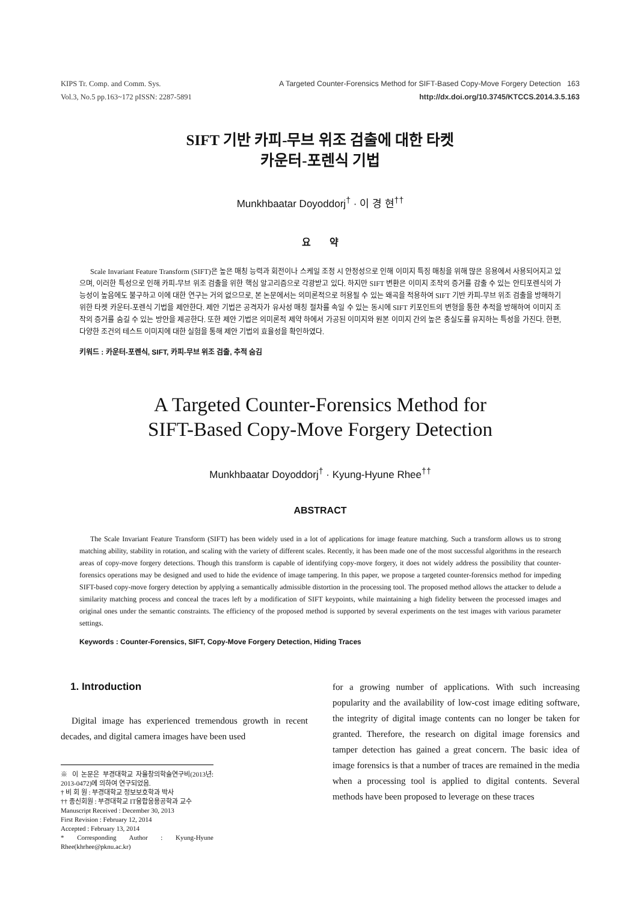KIPS Tr. Comp. and Comm. Sys.
Vol.3, No.5 pp.163~172 pISSN: 2287-5891
A Targeted Counter-Forensics Method for SIFT-Based Copy-Move Forgery Detection 163
http://dx.doi.org/10.3745/KTCCS.2014.3.5.163
SIFT 기반 카피-무브 위조 검출에 대한 타켓
카운터-포렌식 기법
Munkhbaatar Doyoddorj<sup>†</sup> · 이 경 현<sup>††</sup>
요 약
Scale Invariant Feature Transform (SIFT)은 높은 매칭 능력과 회전이나 스케일 조정 시 안정성으로 인해 이미지 특징 매칭을 위해 많은 응용에서 사용되어지고 있으며, 이러한 특성으로 인해 카피-무브 위조 검출을 위한 핵심 알고리즘으로 각광받고 있다. 하지만 SIFT 변환은 이미지 조작의 증거를 감출 수 있는 안티포렌식의 가능성이 높음에도 불구하고 이에 대한 연구는 거의 없으므로, 본 논문에서는 의미론적으로 허용될 수 있는 왜곡을 적용하여 SIFT 기반 카피-무브 위조 검출을 방해하기 위한 타켓 카운터-포렌식 기법을 제안한다. 제안 기법은 공격자가 유사성 매칭 절차를 속일 수 있는 동시에 SIFT 키포인트의 변형을 통한 추적을 방해하여 이미지 조작의 증거를 숨길 수 있는 방안을 제공한다. 또한 제안 기법은 의미론적 제약 하에서 가공된 이미지와 원본 이미지 간의 높은 충실도를 유지하는 특성을 가진다. 한편, 다양한 조건의 테스트 이미지에 대한 실험을 통해 제안 기법의 효율성을 확인하였다.
키워드 : 카운터-포렌식, SIFT, 카피-무브 위조 검출, 추적 숨김
A Targeted Counter-Forensics Method for
SIFT-Based Copy-Move Forgery Detection
Munkhbaatar Doyoddorj<sup>†</sup> · Kyung-Hyune Rhee<sup>††</sup>
ABSTRACT
The Scale Invariant Feature Transform (SIFT) has been widely used in a lot of applications for image feature matching. Such a transform allows us to strong matching ability, stability in rotation, and scaling with the variety of different scales. Recently, it has been made one of the most successful algorithms in the research areas of copy-move forgery detections. Though this transform is capable of identifying copy-move forgery, it does not widely address the possibility that counter-forensics operations may be designed and used to hide the evidence of image tampering. In this paper, we propose a targeted counter-forensics method for impeding SIFT-based copy-move forgery detection by applying a semantically admissible distortion in the processing tool. The proposed method allows the attacker to delude a similarity matching process and conceal the traces left by a modification of SIFT keypoints, while maintaining a high fidelity between the processed images and original ones under the semantic constraints. The efficiency of the proposed method is supported by several experiments on the test images with various parameter settings.
Keywords : Counter-Forensics, SIFT, Copy-Move Forgery Detection, Hiding Traces
1. Introduction
Digital image has experienced tremendous growth in recent decades, and digital camera images have been used
※ 이 논문은 부경대학교 자율창의학술연구비(2013년: 2013-0472)에 의하여 연구되었음.
† 비 회 원 : 부경대학교 정보보호학과 박사
†† 종신회원 : 부경대학교 IT융합응용공학과 교수
Manuscript Received : December 30, 2013
First Revision : February 12, 2014
Accepted : February 13, 2014
* Corresponding Author : Kyung-Hyune Rhee(khrhee@pknu.ac.kr)
for a growing number of applications. With such increasing popularity and the availability of low-cost image editing software, the integrity of digital image contents can no longer be taken for granted. Therefore, the research on digital image forensics and tamper detection has gained a great concern. The basic idea of image forensics is that a number of traces are remained in the media when a processing tool is applied to digital contents. Several methods have been proposed to leverage on these traces